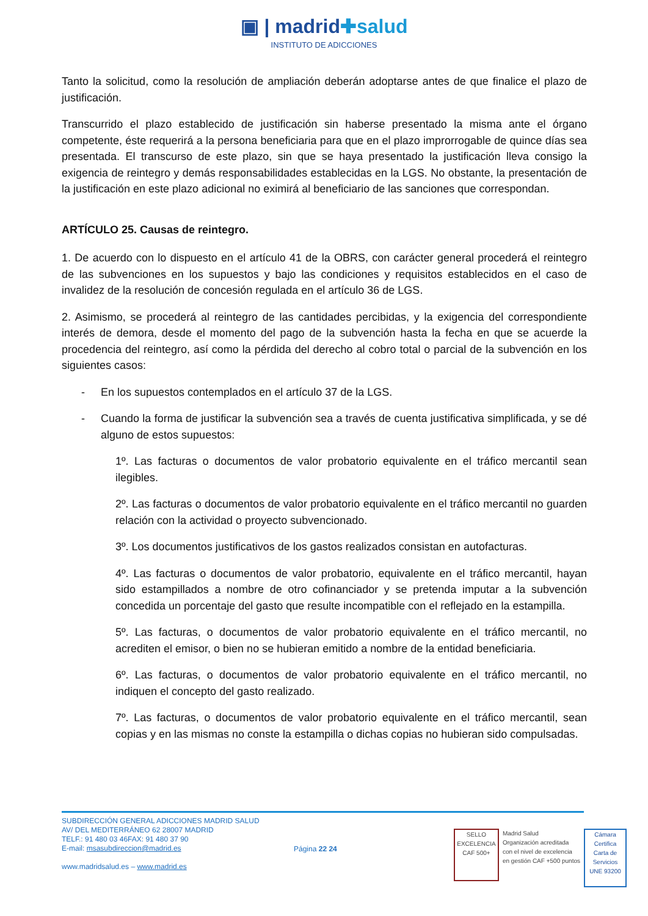▣ | madrid✚salud
INSTITUTO DE ADICCIONES
Tanto la solicitud, como la resolución de ampliación deberán adoptarse antes de que finalice el plazo de justificación.
Transcurrido el plazo establecido de justificación sin haberse presentado la misma ante el órgano competente, éste requerirá a la persona beneficiaria para que en el plazo improrrogable de quince días sea presentada. El transcurso de este plazo, sin que se haya presentado la justificación lleva consigo la exigencia de reintegro y demás responsabilidades establecidas en la LGS. No obstante, la presentación de la justificación en este plazo adicional no eximirá al beneficiario de las sanciones que correspondan.
ARTÍCULO 25. Causas de reintegro.
1. De acuerdo con lo dispuesto en el artículo 41 de la OBRS, con carácter general procederá el reintegro de las subvenciones en los supuestos y bajo las condiciones y requisitos establecidos en el caso de invalidez de la resolución de concesión regulada en el artículo 36 de LGS.
2. Asimismo, se procederá al reintegro de las cantidades percibidas, y la exigencia del correspondiente interés de demora, desde el momento del pago de la subvención hasta la fecha en que se acuerde la procedencia del reintegro, así como la pérdida del derecho al cobro total o parcial de la subvención en los siguientes casos:
- En los supuestos contemplados en el artículo 37 de la LGS.
- Cuando la forma de justificar la subvención sea a través de cuenta justificativa simplificada, y se dé alguno de estos supuestos:
1º. Las facturas o documentos de valor probatorio equivalente en el tráfico mercantil sean ilegibles.
2º. Las facturas o documentos de valor probatorio equivalente en el tráfico mercantil no guarden relación con la actividad o proyecto subvencionado.
3º. Los documentos justificativos de los gastos realizados consistan en autofacturas.
4º. Las facturas o documentos de valor probatorio, equivalente en el tráfico mercantil, hayan sido estampillados a nombre de otro cofinanciador y se pretenda imputar a la subvención concedida un porcentaje del gasto que resulte incompatible con el reflejado en la estampilla.
5º. Las facturas, o documentos de valor probatorio equivalente en el tráfico mercantil, no acrediten el emisor, o bien no se hubieran emitido a nombre de la entidad beneficiaria.
6º. Las facturas, o documentos de valor probatorio equivalente en el tráfico mercantil, no indiquen el concepto del gasto realizado.
7º. Las facturas, o documentos de valor probatorio equivalente en el tráfico mercantil, sean copias y en las mismas no conste la estampilla o dichas copias no hubieran sido compulsadas.
SUBDIRECCIÓN GENERAL ADICCIONES MADRID SALUD
AV/ DEL MEDITERRÁNEO 62 28007 MADRID
TELF.: 91 480 03 46FAX: 91 480 37 90
E-mail: msasubdireccion@madrid.es
www.madridsalud.es – www.madrid.es
Página 22 24
SELLO EXCELENCIA
CAF 500+
Madrid Salud
Organización acreditada
con el nivel de excelencia
en gestión CAF +500 puntos
Cámara Certifica
Carta de Servicios
UNE 93200